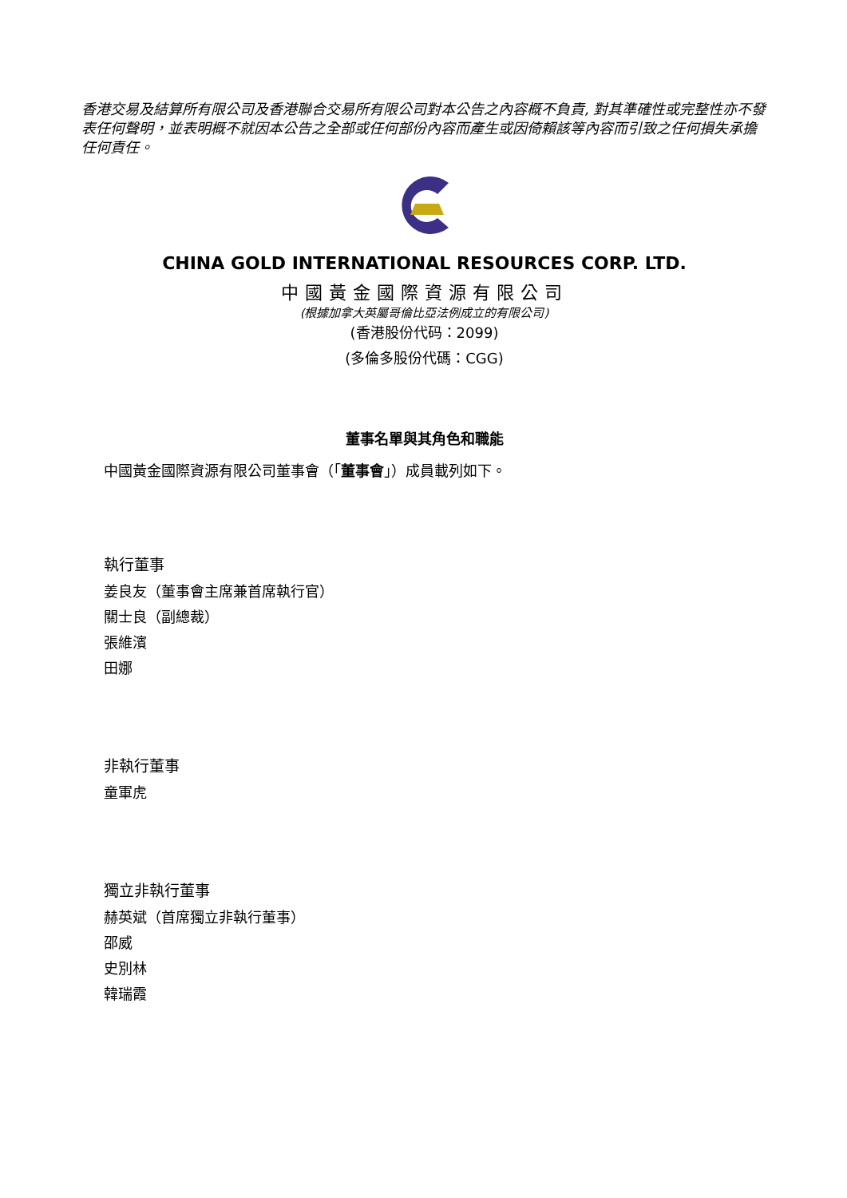香港交易及結算所有限公司及香港聯合交易所有限公司對本公告之內容概不負責, 對其準確性或完整性亦不發表任何聲明，並表明概不就因本公告之全部或任何部份內容而產生或因倚賴該等內容而引致之任何損失承擔任何責任。
CHINA GOLD INTERNATIONAL RESOURCES CORP. LTD.
中國黃金國際資源有限公司
(根據加拿大英屬哥倫比亞法例成立的有限公司)
(香港股份代码：2099)
(多倫多股份代碼：CGG)
董事名單與其角色和職能
中國黃金國際資源有限公司董事會（「董事會」）成員載列如下。
執行董事
姜良友（董事會主席兼首席執行官）
關士良（副總裁）
張維濱
田娜
非執行董事
童軍虎
獨立非執行董事
赫英斌（首席獨立非執行董事）
邵威
史別林
韓瑞霞